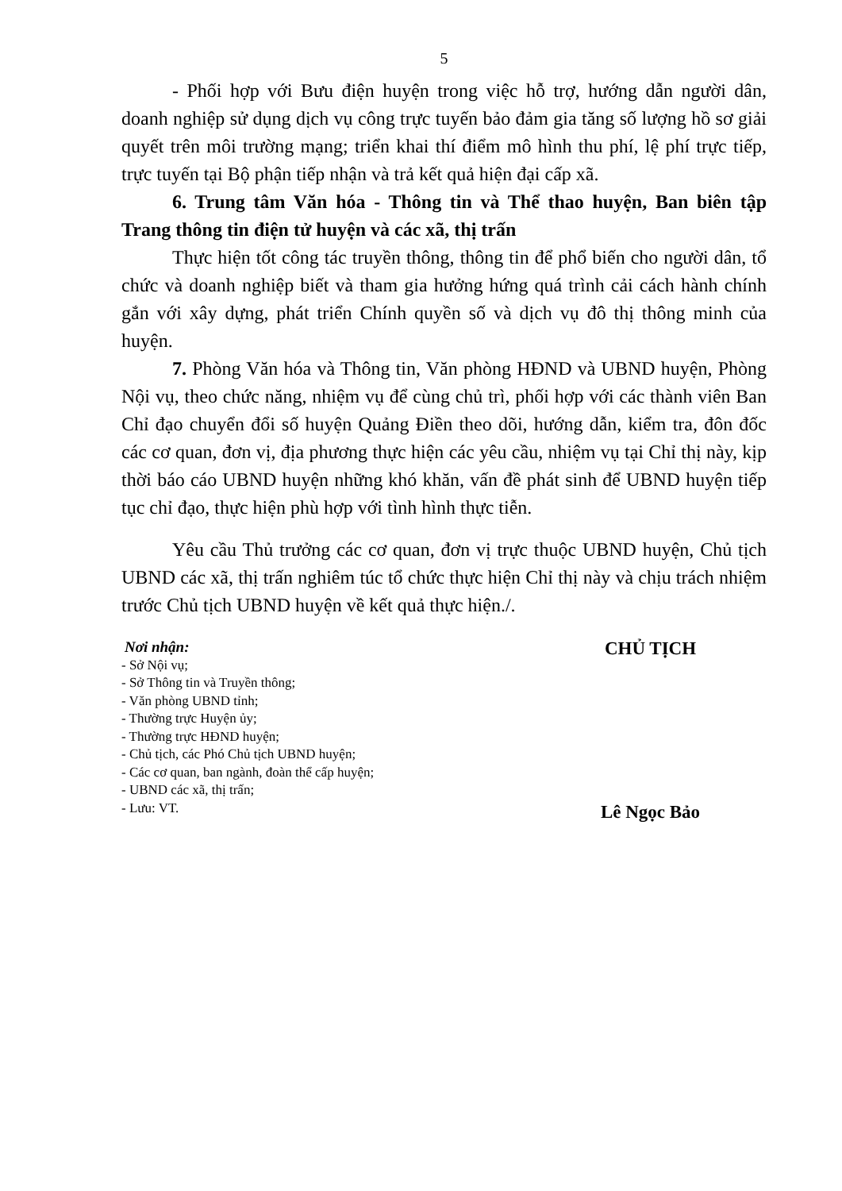5
- Phối hợp với Bưu điện huyện trong việc hỗ trợ, hướng dẫn người dân, doanh nghiệp sử dụng dịch vụ công trực tuyến bảo đảm gia tăng số lượng hồ sơ giải quyết trên môi trường mạng; triển khai thí điểm mô hình thu phí, lệ phí trực tiếp, trực tuyến tại Bộ phận tiếp nhận và trả kết quả hiện đại cấp xã.
6. Trung tâm Văn hóa - Thông tin và Thể thao huyện, Ban biên tập Trang thông tin điện tử huyện và các xã, thị trấn
Thực hiện tốt công tác truyền thông, thông tin để phổ biến cho người dân, tổ chức và doanh nghiệp biết và tham gia hưởng hứng quá trình cải cách hành chính gắn với xây dựng, phát triển Chính quyền số và dịch vụ đô thị thông minh của huyện.
7. Phòng Văn hóa và Thông tin, Văn phòng HĐND và UBND huyện, Phòng Nội vụ, theo chức năng, nhiệm vụ để cùng chủ trì, phối hợp với các thành viên Ban Chỉ đạo chuyển đổi số huyện Quảng Điền theo dõi, hướng dẫn, kiểm tra, đôn đốc các cơ quan, đơn vị, địa phương thực hiện các yêu cầu, nhiệm vụ tại Chỉ thị này, kịp thời báo cáo UBND huyện những khó khăn, vấn đề phát sinh để UBND huyện tiếp tục chỉ đạo, thực hiện phù hợp với tình hình thực tiễn.
Yêu cầu Thủ trưởng các cơ quan, đơn vị trực thuộc UBND huyện, Chủ tịch UBND các xã, thị trấn nghiêm túc tổ chức thực hiện Chỉ thị này và chịu trách nhiệm trước Chủ tịch UBND huyện về kết quả thực hiện./.
Nơi nhận:
- Sở Nội vụ;
- Sở Thông tin và Truyền thông;
- Văn phòng UBND tỉnh;
- Thường trực Huyện ủy;
- Thường trực HĐND huyện;
- Chủ tịch, các Phó Chủ tịch UBND huyện;
- Các cơ quan, ban ngành, đoàn thể cấp huyện;
- UBND các xã, thị trấn;
- Lưu: VT.
CHỦ TỊCH
Lê Ngọc Bảo